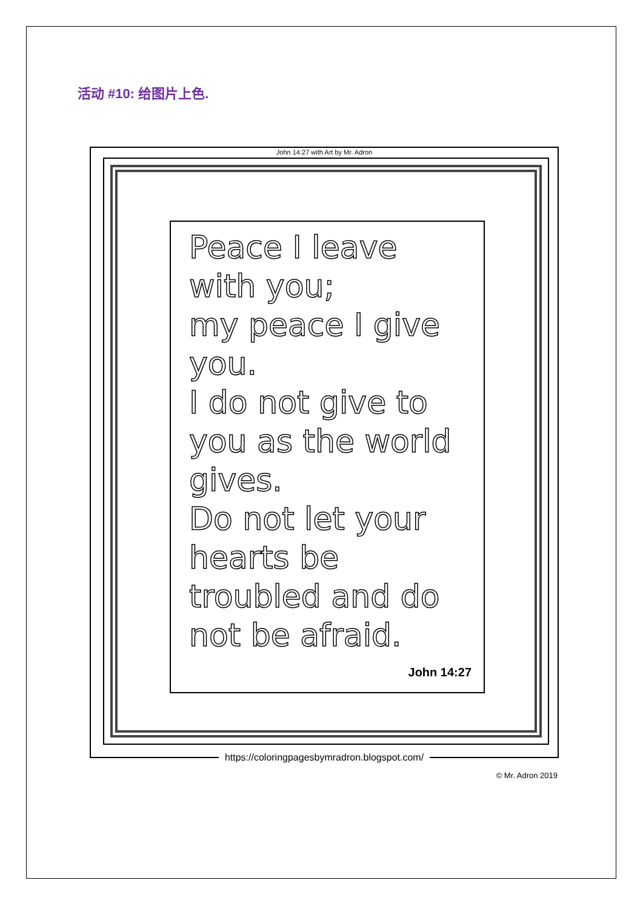活动 #10: 给图片上色.
John 14:27 with Art by Mr. Adron
Peace I leave with you;
my peace I give you.
I do not give to you as the world gives.
Do not let your hearts be troubled and do not be afraid.
John 14:27
https://coloringpagesbymradron.blogspot.com/
© Mr. Adron 2019